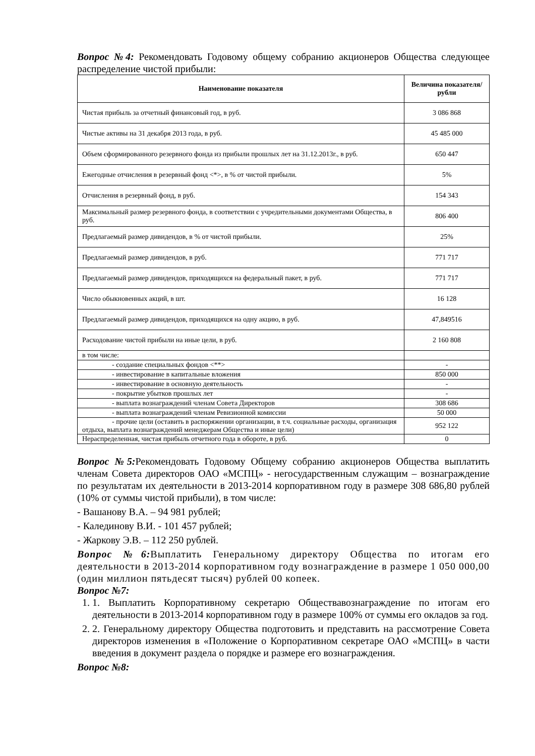Вопрос №4: Рекомендовать Годовому общему собранию акционеров Общества следующее распределение чистой прибыли:
| Наименование показателя | Величина показателя/рубли |
| --- | --- |
| Чистая прибыль за отчетный финансовый год, в руб. | 3 086 868 |
| Чистые активы на 31 декабря 2013 года, в руб. | 45 485 000 |
| Объем сформированного резервного фонда из прибыли прошлых лет на 31.12.2013г., в руб. | 650 447 |
| Ежегодные отчисления в резервный фонд <*>, в % от чистой прибыли. | 5% |
| Отчисления в резервный фонд, в руб. | 154 343 |
| Максимальный размер резервного фонда, в соответствии с учредительными документами Общества, в руб. | 806 400 |
| Предлагаемый размер дивидендов, в % от чистой прибыли. | 25% |
| Предлагаемый размер дивидендов, в руб. | 771 717 |
| Предлагаемый размер дивидендов, приходящихся на федеральный пакет, в руб. | 771 717 |
| Число обыкновенных акций, в шт. | 16 128 |
| Предлагаемый размер дивидендов, приходящихся на одну акцию, в руб. | 47,849516 |
| Расходование чистой прибыли на иные цели, в руб. | 2 160 808 |
| в том числе: | |
| - создание специальных фондов <**> | - |
| - инвестирование в капитальные вложения | 850 000 |
| - инвестирование в основную деятельность | - |
| - покрытие убытков прошлых лет | - |
| - выплата вознаграждений членам Совета Директоров | 308 686 |
| - выплата вознаграждений членам Ревизионной комиссии | 50 000 |
| - прочие цели (оставить в распоряжении организации, в т.ч. социальные расходы, организация отдыха, выплата вознаграждений менеджерам Общества и иные цели) | 952 122 |
| Нераспределенная, чистая прибыль отчетного года в обороте, в руб. | 0 |
Вопрос №5: Рекомендовать Годовому Общему собранию акционеров Общества выплатить членам Совета директоров ОАО «МСПЦ» - негосударственным служащим – вознаграждение по результатам их деятельности в 2013-2014 корпоративном году в размере 308 686,80 рублей (10% от суммы чистой прибыли), в том числе:
- Вашанову В.А. – 94 981 рублей;
- Калединову В.И. - 101 457 рублей;
- Жаркову Э.В. – 112 250 рублей.
Вопрос №6: Выплатить Генеральному директору Общества по итогам его деятельности в 2013-2014 корпоративном году вознаграждение в размере 1 050 000,00 (один миллион пятьдесят тысяч) рублей 00 копеек.
Вопрос №7:
1. 1. Выплатить Корпоративному секретарю Обществавознаграждение по итогам его деятельности в 2013-2014 корпоративном году в размере 100% от суммы его окладов за год.
2. 2. Генеральному директору Общества подготовить и представить на рассмотрение Совета директоров изменения в «Положение о Корпоративном секретаре ОАО «МСПЦ» в части введения в документ раздела о порядке и размере его вознаграждения.
Вопрос №8: